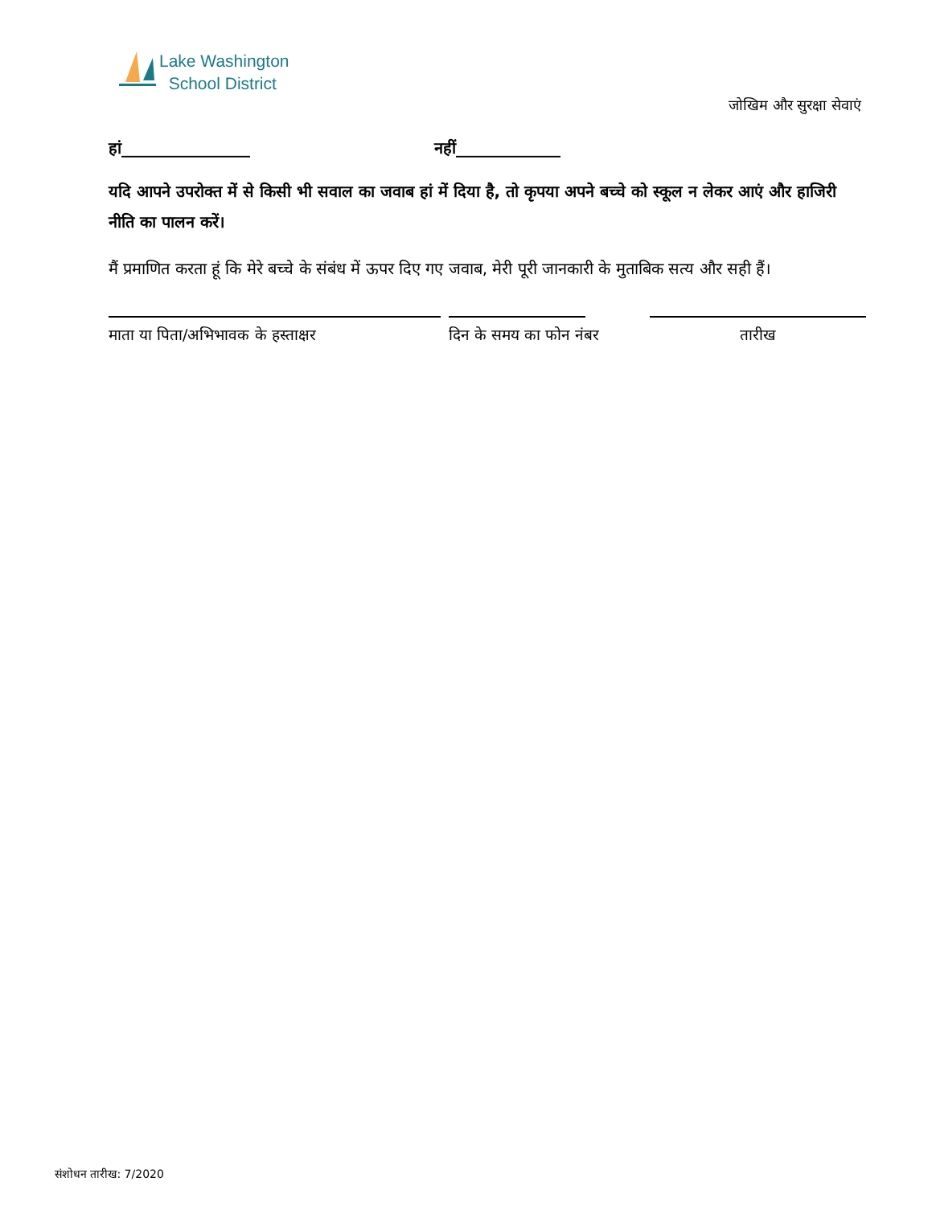Lake Washington
School District
जोखिम और सुरक्षा सेवाएं
हां________________ नहीं_____________
यदि आपने उपरोक्त में से किसी भी सवाल का जवाब हां में दिया है, तो कृपया अपने बच्चे को स्कूल न लेकर आएं और हाजिरी नीति का पालन करें।
मैं प्रमाणित करता हूं कि मेरे बच्चे के संबंध में ऊपर दिए गए जवाब, मेरी पूरी जानकारी के मुताबिक सत्य और सही हैं।
माता या पिता/अभिभावक के हस्ताक्षर दिन के समय का फोन नंबर तारीख
संशोधन तारीख: 7/2020